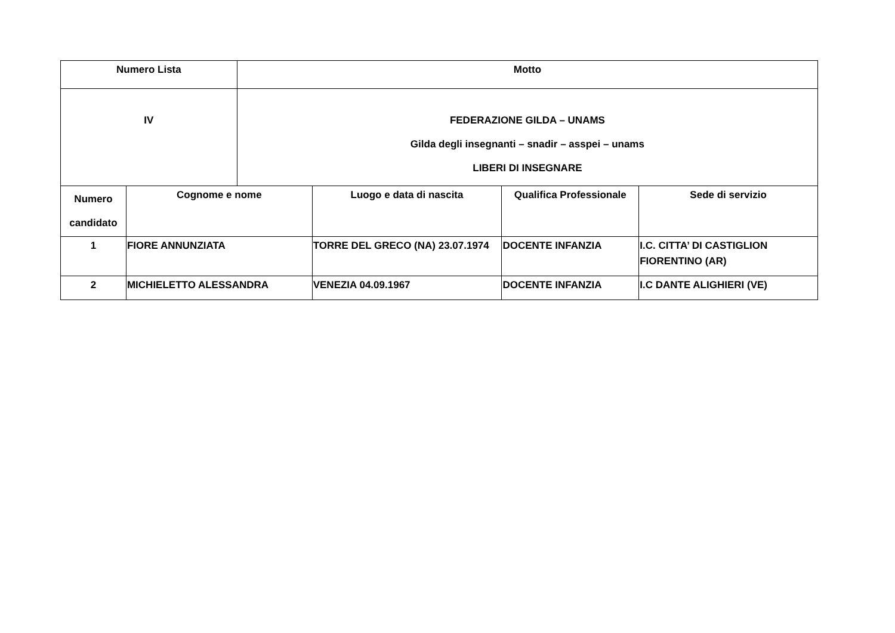| Numero Lista | | Motto | | | |
| --- | --- | --- | --- | --- | --- |
| IV | | FEDERAZIONE GILDA – UNAMS Gilda degli insegnanti – snadir – asspei – unams LIBERI DI INSEGNARE | | | |
| Numero candidato | Cognome e nome | | Luogo e data di nascita | Qualifica Professionale | Sede di servizio |
| 1 | FIORE ANNUNZIATA | | TORRE DEL GRECO (NA) 23.07.1974 | DOCENTE INFANZIA | I.C. CITTA’ DI CASTIGLION FIORENTINO (AR) |
| 2 | MICHIELETTO ALESSANDRA | | VENEZIA 04.09.1967 | DOCENTE INFANZIA | I.C DANTE ALIGHIERI (VE) |